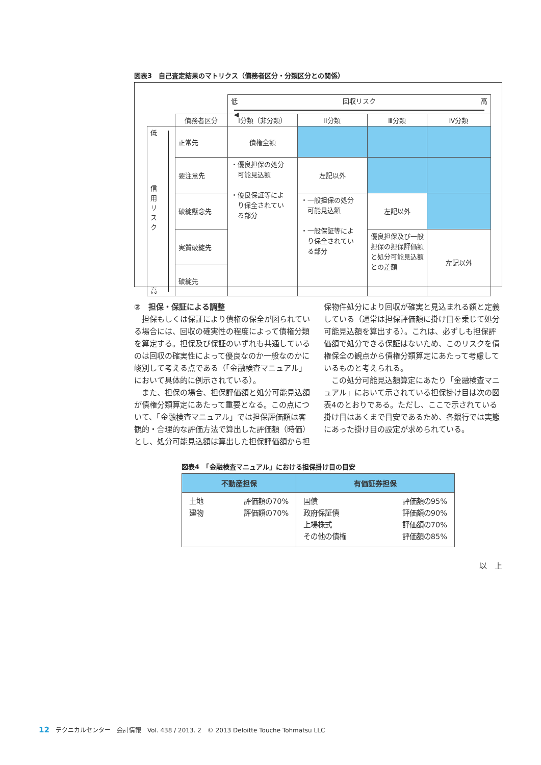図表3　自己査定結果のマトリクス（債務者区分・分類区分との関係）
| | | 低 回収リスク 高 ◀ | | | |
| | 債務者区分 | Ⅰ分類（非分類） | Ⅱ分類 | Ⅲ分類 | Ⅳ分類 |
| 低 信 用 リ ス ク 高 | 正常先 | 債権全額 | | | |
| | 要注意先 | ・優良担保の処分 可能見込額 ・優良保証等によ り保全されてい る部分 | 左記以外 | | |
| | 破綻懸念先 | | ・一般担保の処分 可能見込額 ・一般保証等によ り保全されてい る部分 | 左記以外 | |
| | 実質破綻先 | | | 優良担保及び一般担保の担保評価額と処分可能見込額との差額 | 左記以外 |
| | 破綻先 | | | | |
②　担保・保証による調整
担保もしくは保証により債権の保全が図られている場合には、回収の確実性の程度によって債権分類を算定する。担保及び保証のいずれも共通しているのは回収の確実性によって優良なのか一般なのかに峻別して考える点である（「金融検査マニュアル」において具体的に例示されている）。
また、担保の場合、担保評価額と処分可能見込額が債権分類算定にあたって重要となる。この点について、「金融検査マニュアル」では担保評価額は客観的・合理的な評価方法で算出した評価額（時価）とし、処分可能見込額は算出した担保評価額から担
保物件処分により回収が確実と見込まれる額と定義している（通常は担保評価額に掛け目を乗じて処分可能見込額を算出する）。これは、必ずしも担保評価額で処分できる保証はないため、このリスクを債権保全の観点から債権分類算定にあたって考慮しているものと考えられる。
この処分可能見込額算定にあたり「金融検査マニュアル」において示されている担保掛け目は次の図表4のとおりである。ただし、ここで示されている掛け目はあくまで目安であるため、各銀行では実態にあった掛け目の設定が求められている。
図表4　「金融検査マニュアル」における担保掛け目の目安
| 不動産担保 | 有価証券担保 |
| --- | --- |
| 土地 評価額の70% 建物 評価額の70% | 国債 評価額の95% 政府保証債 評価額の90% 上場株式 評価額の70% その他の債権 評価額の85% |
以　上
12　テクニカルセンター　会計情報　Vol. 438 / 2013. 2　© 2013 Deloitte Touche Tohmatsu LLC